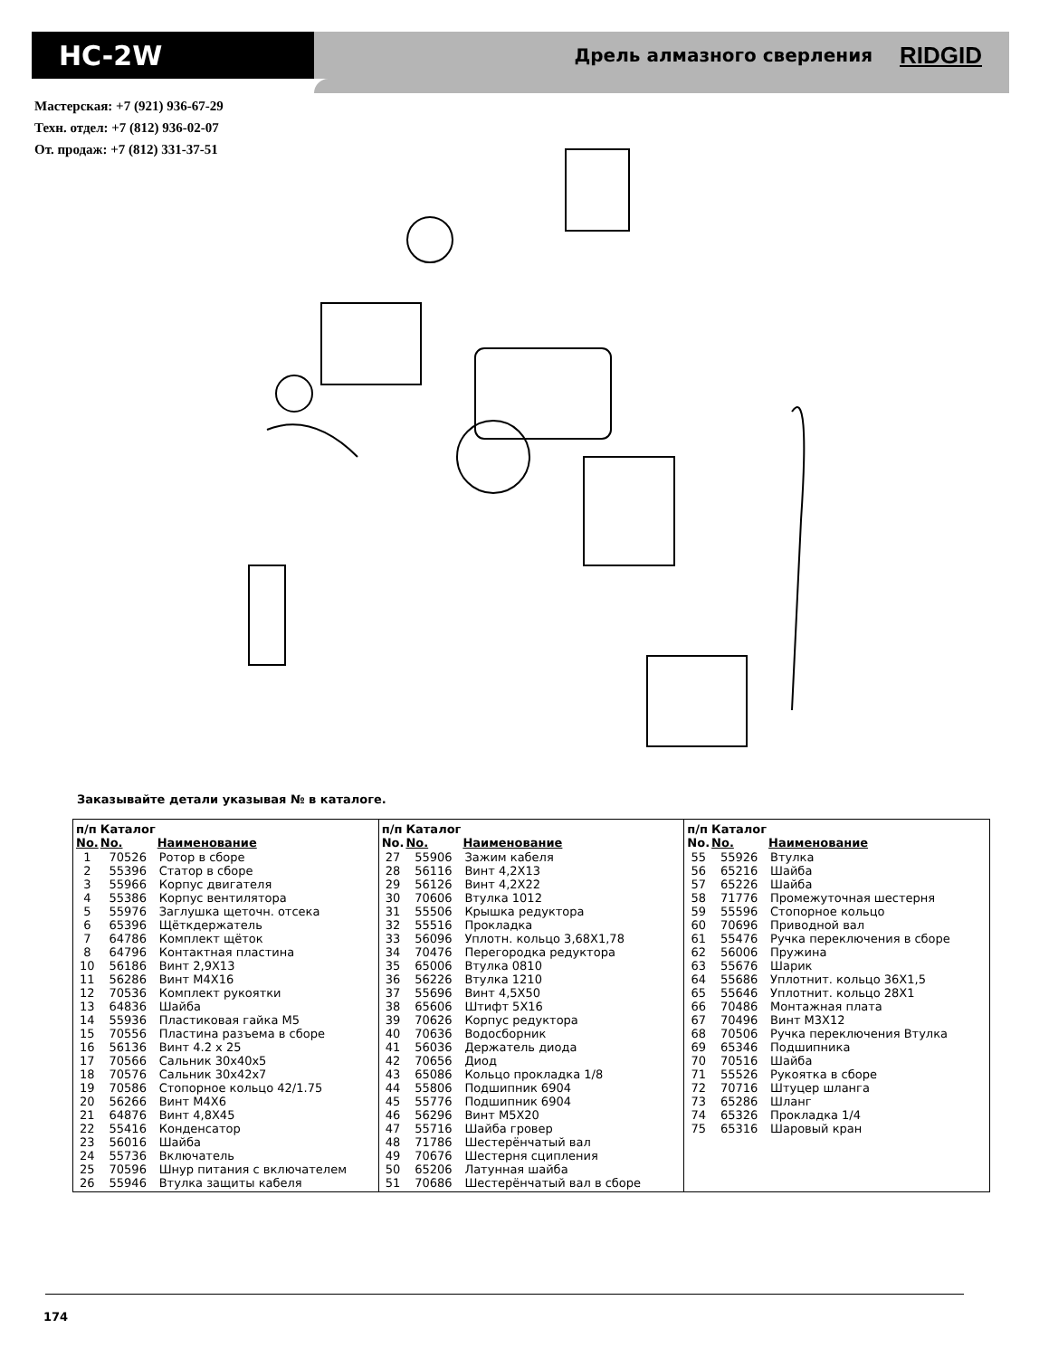HC-2W
Дрель алмазного сверления
RIDGID
Мастерская: +7 (921) 936-67-29
Техн. отдел: +7 (812) 936-02-07
От. продаж: +7 (812) 331-37-51
Заказывайте детали указывая № в каталоге.
| п/п No. | Каталог No. | Наименование |
| --- | --- | --- |
| 1 | 70526 | Ротор в сборе |
| 2 | 55396 | Статор в сборе |
| 3 | 55966 | Корпус двигателя |
| 4 | 55386 | Корпус вентилятора |
| 5 | 55976 | Заглушка щеточн. отсека |
| 6 | 65396 | Щёткдержатель |
| 7 | 64786 | Комплект щёток |
| 8 | 64796 | Контактная пластина |
| 10 | 56186 | Винт 2,9X13 |
| 11 | 56286 | Винт M4X16 |
| 12 | 70536 | Комплект рукоятки |
| 13 | 64836 | Шайба |
| 14 | 55936 | Пластиковая гайка M5 |
| 15 | 70556 | Пластина разъема в сборе |
| 16 | 56136 | Винт 4.2 x 25 |
| 17 | 70566 | Сальник 30x40x5 |
| 18 | 70576 | Сальник 30x42x7 |
| 19 | 70586 | Стопорное кольцо 42/1.75 |
| 20 | 56266 | Винт M4X6 |
| 21 | 64876 | Винт 4,8X45 |
| 22 | 55416 | Конденсатор |
| 23 | 56016 | Шайба |
| 24 | 55736 | Включатель |
| 25 | 70596 | Шнур питания с включателем |
| 26 | 55946 | Втулка защиты кабеля |
| п/п No. | Каталог No. | Наименование |
| --- | --- | --- |
| 27 | 55906 | Зажим кабеля |
| 28 | 56116 | Винт 4,2X13 |
| 29 | 56126 | Винт 4,2X22 |
| 30 | 70606 | Втулка 1012 |
| 31 | 55506 | Крышка редуктора |
| 32 | 55516 | Прокладка |
| 33 | 56096 | Уплотн. кольцо 3,68X1,78 |
| 34 | 70476 | Перегородка редуктора |
| 35 | 65006 | Втулка 0810 |
| 36 | 56226 | Втулка 1210 |
| 37 | 55696 | Винт 4,5X50 |
| 38 | 65606 | Штифт 5X16 |
| 39 | 70626 | Корпус редуктора |
| 40 | 70636 | Водосборник |
| 41 | 56036 | Держатель диода |
| 42 | 70656 | Диод |
| 43 | 65086 | Кольцо прокладка 1/8 |
| 44 | 55806 | Подшипник 6904 |
| 45 | 55776 | Подшипник 6904 |
| 46 | 56296 | Винт M5X20 |
| 47 | 55716 | Шайба гровер |
| 48 | 71786 | Шестерёнчатый вал |
| 49 | 70676 | Шестерня сципления |
| 50 | 65206 | Латунная шайба |
| 51 | 70686 | Шестерёнчатый вал в сборе |
| п/п No. | Каталог No. | Наименование |
| --- | --- | --- |
| 55 | 55926 | Втулка |
| 56 | 65216 | Шайба |
| 57 | 65226 | Шайба |
| 58 | 71776 | Промежуточная шестерня |
| 59 | 55596 | Стопорное кольцо |
| 60 | 70696 | Приводной вал |
| 61 | 55476 | Ручка переключения в сборе |
| 62 | 56006 | Пружина |
| 63 | 55676 | Шарик |
| 64 | 55686 | Уплотнит. кольцо 36X1,5 |
| 65 | 55646 | Уплотнит. кольцо 28X1 |
| 66 | 70486 | Монтажная плата |
| 67 | 70496 | Винт M3X12 |
| 68 | 70506 | Ручка переключения Втулка |
| 69 | 65346 | Подшипника |
| 70 | 70516 | Шайба |
| 71 | 55526 | Рукоятка в сборе |
| 72 | 70716 | Штуцер шланга |
| 73 | 65286 | Шланг |
| 74 | 65326 | Прокладка 1/4 |
| 75 | 65316 | Шаровый кран |
174